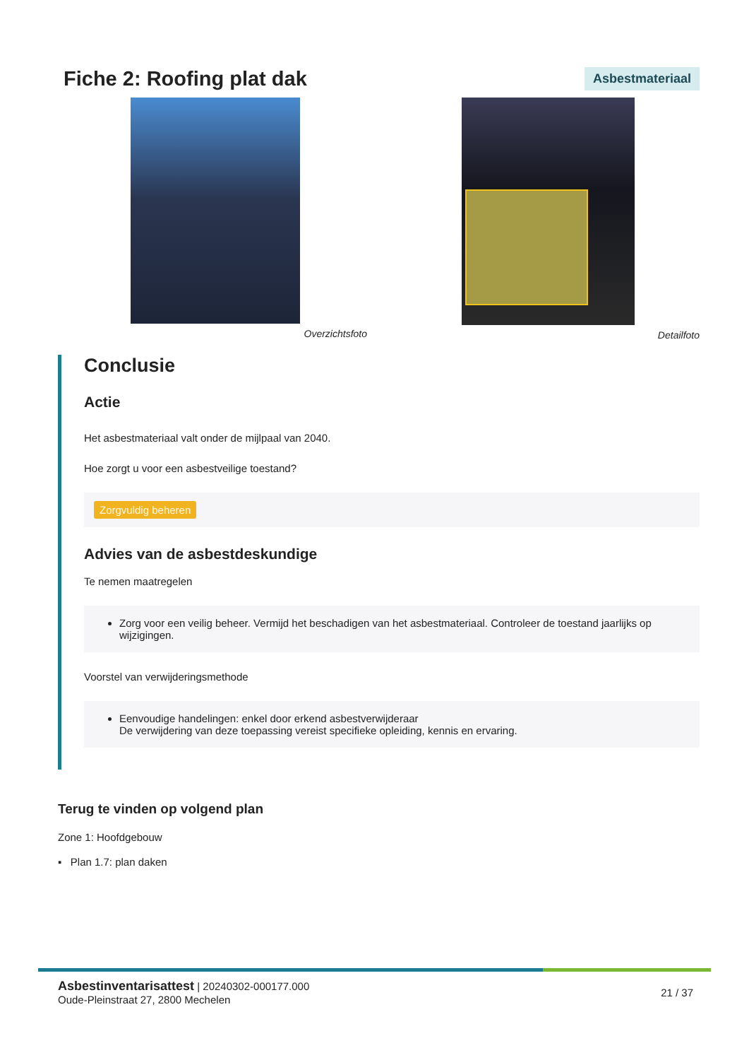Fiche 2: Roofing plat dak
Asbestmateriaal
Overzichtsfoto Detailfoto
Conclusie
Actie
Het asbestmateriaal valt onder de mijlpaal van 2040.
Hoe zorgt u voor een asbestveilige toestand?
Zorgvuldig beheren
Advies van de asbestdeskundige
Te nemen maatregelen
Zorg voor een veilig beheer. Vermijd het beschadigen van het asbestmateriaal. Controleer de toestand jaarlijks op wijzigingen.
Voorstel van verwijderingsmethode
Eenvoudige handelingen: enkel door erkend asbestverwijderaar
De verwijdering van deze toepassing vereist specifieke opleiding, kennis en ervaring.
Terug te vinden op volgend plan
Zone 1: Hoofdgebouw
▪ Plan 1.7: plan daken
Asbestinventarisattest | 20240302-000177.000
Oude-Pleinstraat 27, 2800 Mechelen
21 / 37